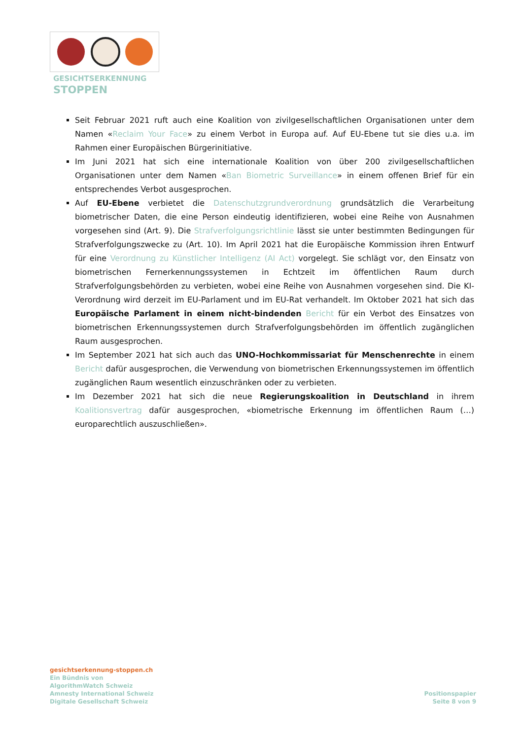GESICHTSERKENNUNG
STOPPEN
Seit Februar 2021 ruft auch eine Koalition von zivilgesellschaftlichen Organisationen unter dem Namen «Reclaim Your Face» zu einem Verbot in Europa auf. Auf EU-Ebene tut sie dies u.a. im Rahmen einer Europäischen Bürgerinitiative.
Im Juni 2021 hat sich eine internationale Koalition von über 200 zivilgesellschaftlichen Organisationen unter dem Namen «Ban Biometric Surveillance» in einem offenen Brief für ein entsprechendes Verbot ausgesprochen.
Auf EU-Ebene verbietet die Datenschutzgrundverordnung grundsätzlich die Verarbeitung biometrischer Daten, die eine Person eindeutig identifizieren, wobei eine Reihe von Ausnahmen vorgesehen sind (Art. 9). Die Strafverfolgungsrichtlinie lässt sie unter bestimmten Bedingungen für Strafverfolgungszwecke zu (Art. 10). Im April 2021 hat die Europäische Kommission ihren Entwurf für eine Verordnung zu Künstlicher Intelligenz (AI Act) vorgelegt. Sie schlägt vor, den Einsatz von biometrischen Fernerkennungssystemen in Echtzeit im öffentlichen Raum durch Strafverfolgungsbehörden zu verbieten, wobei eine Reihe von Ausnahmen vorgesehen sind. Die KI-Verordnung wird derzeit im EU-Parlament und im EU-Rat verhandelt. Im Oktober 2021 hat sich das Europäische Parlament in einem nicht-bindenden Bericht für ein Verbot des Einsatzes von biometrischen Erkennungssystemen durch Strafverfolgungsbehörden im öffentlich zugänglichen Raum ausgesprochen.
Im September 2021 hat sich auch das UNO-Hochkommissariat für Menschenrechte in einem Bericht dafür ausgesprochen, die Verwendung von biometrischen Erkennungssystemen im öffentlich zugänglichen Raum wesentlich einzuschränken oder zu verbieten.
Im Dezember 2021 hat sich die neue Regierungskoalition in Deutschland in ihrem Koalitionsvertrag dafür ausgesprochen, «biometrische Erkennung im öffentlichen Raum (…) europarechtlich auszuschließen».
gesichtserkennung-stoppen.ch
Ein Bündnis von
AlgorithmWatch Schweiz
Amnesty International Schweiz
Digitale Gesellschaft Schweiz
Positionspapier
Seite 8 von 9